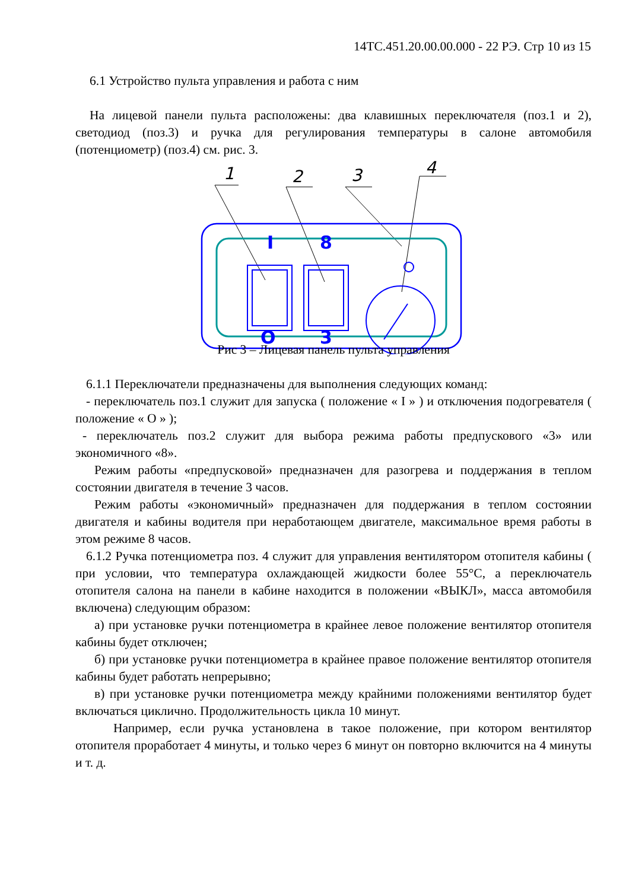14ТС.451.20.00.00.000 - 22 РЭ. Стр 10 из 15
6.1 Устройство пульта управления и работа с ним
На лицевой панели пульта расположены: два клавишных переключателя (поз.1 и 2), светодиод (поз.3) и ручка для регулирования температуры в салоне автомобиля (потенциометр) (поз.4) см. рис. 3.
1
2
3
4
I
8
O
3
Рис 3 – Лицевая панель пульта управления
6.1.1 Переключатели предназначены для выполнения следующих команд:
- переключатель поз.1 служит для запуска ( положение « I » ) и отключения подогревателя ( положение « О » );
- переключатель поз.2 служит для выбора режима работы предпускового «3» или экономичного «8».
Режим работы «предпусковой» предназначен для разогрева и поддержания в теплом состоянии двигателя в течение 3 часов.
Режим работы «экономичный» предназначен для поддержания в теплом состоянии двигателя и кабины водителя при неработающем двигателе, максимальное время работы в этом режиме 8 часов.
6.1.2 Ручка потенциометра поз. 4 служит для управления вентилятором отопителя кабины ( при условии, что температура охлаждающей жидкости более 55°С, а переключатель отопителя салона на панели в кабине находится в положении «ВЫКЛ», масса автомобиля включена) следующим образом:
а) при установке ручки потенциометра в крайнее левое положение вентилятор отопителя кабины будет отключен;
б) при установке ручки потенциометра в крайнее правое положение вентилятор отопителя кабины будет работать непрерывно;
в) при установке ручки потенциометра между крайними положениями вентилятор будет включаться циклично. Продолжительность цикла 10 минут.
Например, если ручка установлена в такое положение, при котором вентилятор отопителя проработает 4 минуты, и только через 6 минут он повторно включится на 4 минуты и т. д.